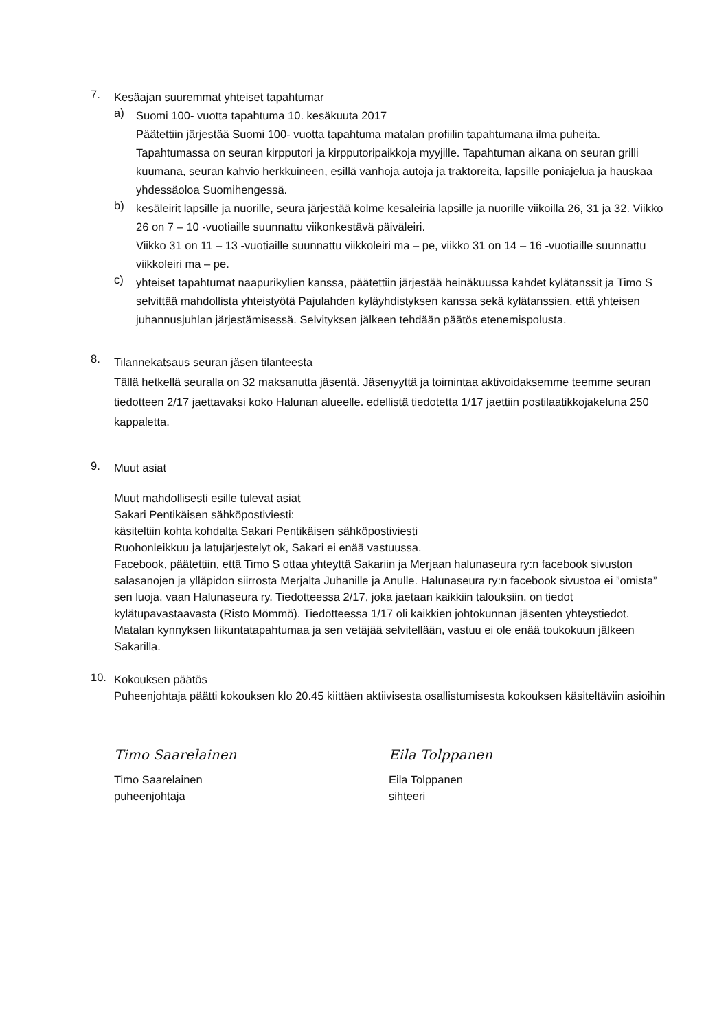7.
Kesäajan suuremmat yhteiset tapahtumar
a)
Suomi 100- vuotta tapahtuma 10. kesäkuuta 2017
Päätettiin järjestää Suomi 100- vuotta tapahtuma matalan profiilin tapahtumana ilma puheita. Tapahtumassa on seuran kirpputori ja kirpputoripaikkoja myyjille. Tapahtuman aikana on seuran grilli kuumana, seuran kahvio herkkuineen, esillä vanhoja autoja ja traktoreita, lapsille poniajelua ja hauskaa yhdessäoloa Suomihengessä.
b)
kesäleirit lapsille ja nuorille, seura järjestää kolme kesäleiriä lapsille ja nuorille viikoilla 26, 31 ja 32. Viikko 26 on 7 – 10 -vuotiaille suunnattu viikonkestävä päiväleiri.
Viikko 31 on 11 – 13 -vuotiaille suunnattu viikkoleiri ma – pe, viikko 31 on 14 – 16 -vuotiaille suunnattu viikkoleiri ma – pe.
c)
yhteiset tapahtumat naapurikylien kanssa, päätettiin järjestää heinäkuussa kahdet kylätanssit ja Timo S selvittää mahdollista yhteistyötä Pajulahden kyläyhdistyksen kanssa sekä kylätanssien, että yhteisen juhannusjuhlan järjestämisessä. Selvityksen jälkeen tehdään päätös etenemispolusta.
8.
Tilannekatsaus seuran jäsen tilanteesta
Tällä hetkellä seuralla on 32 maksanutta jäsentä. Jäsenyyttä ja toimintaa aktivoidaksemme teemme seuran tiedotteen 2/17 jaettavaksi koko Halunan alueelle. edellistä tiedotetta 1/17 jaettiin postilaatikkojakeluna 250 kappaletta.
9.
Muut asiat
Muut mahdollisesti esille tulevat asiat
Sakari Pentikäisen sähköpostiviesti:
käsiteltiin kohta kohdalta Sakari Pentikäisen sähköpostiviesti
Ruohonleikkuu ja latujärjestelyt ok, Sakari ei enää vastuussa.
Facebook, päätettiin, että Timo S ottaa yhteyttä Sakariin ja Merjaan halunaseura ry:n facebook sivuston salasanojen ja ylläpidon siirrosta Merjalta Juhanille ja Anulle. Halunaseura ry:n facebook sivustoa ei ”omista” sen luoja, vaan Halunaseura ry. Tiedotteessa 2/17, joka jaetaan kaikkiin talouksiin, on tiedot kylätupavastaavasta (Risto Mömmö). Tiedotteessa 1/17 oli kaikkien johtokunnan jäsenten yhteystiedot. Matalan kynnyksen liikuntatapahtumaa ja sen vetäjää selvitellään, vastuu ei ole enää toukokuun jälkeen Sakarilla.
10.
Kokouksen päätös
Puheenjohtaja päätti kokouksen klo 20.45 kiittäen aktiivisesta osallistumisesta kokouksen käsiteltäviin asioihin
Timo Saarelainen
Timo Saarelainen
puheenjohtaja
Eila Tolppanen
Eila Tolppanen
sihteeri